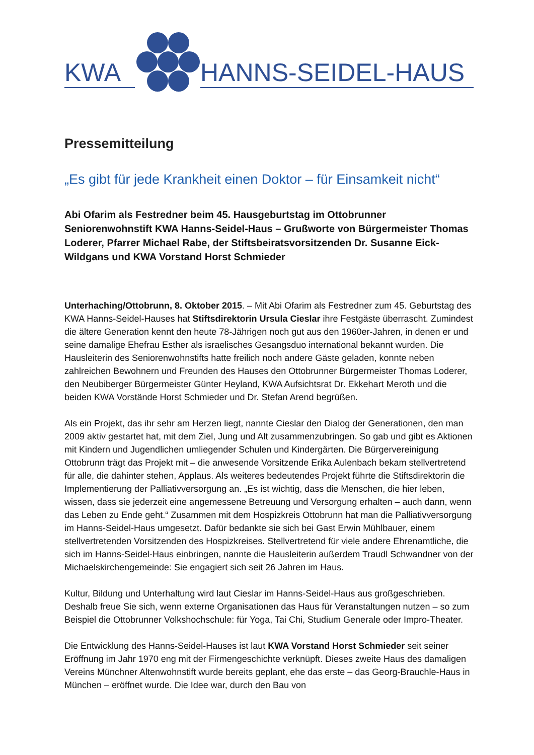KWA HANNS-SEIDEL-HAUS
Pressemitteilung
„Es gibt für jede Krankheit einen Doktor – für Einsamkeit nicht“
Abi Ofarim als Festredner beim 45. Hausgeburtstag im Ottobrunner Seniorenwohnstift KWA Hanns-Seidel-Haus – Grußworte von Bürgermeister Thomas Loderer, Pfarrer Michael Rabe, der Stiftsbeiratsvorsitzenden Dr. Susanne Eick-Wildgans und KWA Vorstand Horst Schmieder
Unterhaching/Ottobrunn, 8. Oktober 2015. – Mit Abi Ofarim als Festredner zum 45. Geburtstag des KWA Hanns-Seidel-Hauses hat Stiftsdirektorin Ursula Cieslar ihre Festgäste überrascht. Zumindest die ältere Generation kennt den heute 78-Jährigen noch gut aus den 1960er-Jahren, in denen er und seine damalige Ehefrau Esther als israelisches Gesangsduo international bekannt wurden. Die Hausleiterin des Seniorenwohnstifts hatte freilich noch andere Gäste geladen, konnte neben zahlreichen Bewohnern und Freunden des Hauses den Ottobrunner Bürgermeister Thomas Loderer, den Neubiberger Bürgermeister Günter Heyland, KWA Aufsichtsrat Dr. Ekkehart Meroth und die beiden KWA Vorstände Horst Schmieder und Dr. Stefan Arend begrüßen.
Als ein Projekt, das ihr sehr am Herzen liegt, nannte Cieslar den Dialog der Generationen, den man 2009 aktiv gestartet hat, mit dem Ziel, Jung und Alt zusammenzubringen. So gab und gibt es Aktionen mit Kindern und Jugendlichen umliegender Schulen und Kindergärten. Die Bürgervereinigung Ottobrunn trägt das Projekt mit – die anwesende Vorsitzende Erika Aulenbach bekam stellvertretend für alle, die dahinter stehen, Applaus. Als weiteres bedeutendes Projekt führte die Stiftsdirektorin die Implementierung der Palliativversorgung an. „Es ist wichtig, dass die Menschen, die hier leben, wissen, dass sie jederzeit eine angemessene Betreuung und Versorgung erhalten – auch dann, wenn das Leben zu Ende geht.“ Zusammen mit dem Hospizkreis Ottobrunn hat man die Palliativversorgung im Hanns-Seidel-Haus umgesetzt. Dafür bedankte sie sich bei Gast Erwin Mühlbauer, einem stellvertretenden Vorsitzenden des Hospizkreises. Stellvertretend für viele andere Ehrenamtliche, die sich im Hanns-Seidel-Haus einbringen, nannte die Hausleiterin außerdem Traudl Schwandner von der Michaelskirchengemeinde: Sie engagiert sich seit 26 Jahren im Haus.
Kultur, Bildung und Unterhaltung wird laut Cieslar im Hanns-Seidel-Haus aus großgeschrieben. Deshalb freue Sie sich, wenn externe Organisationen das Haus für Veranstaltungen nutzen – so zum Beispiel die Ottobrunner Volkshochschule: für Yoga, Tai Chi, Studium Generale oder Impro-Theater.
Die Entwicklung des Hanns-Seidel-Hauses ist laut KWA Vorstand Horst Schmieder seit seiner Eröffnung im Jahr 1970 eng mit der Firmengeschichte verknüpft. Dieses zweite Haus des damaligen Vereins Münchner Altenwohnstift wurde bereits geplant, ehe das erste – das Georg-Brauchle-Haus in München – eröffnet wurde. Die Idee war, durch den Bau von